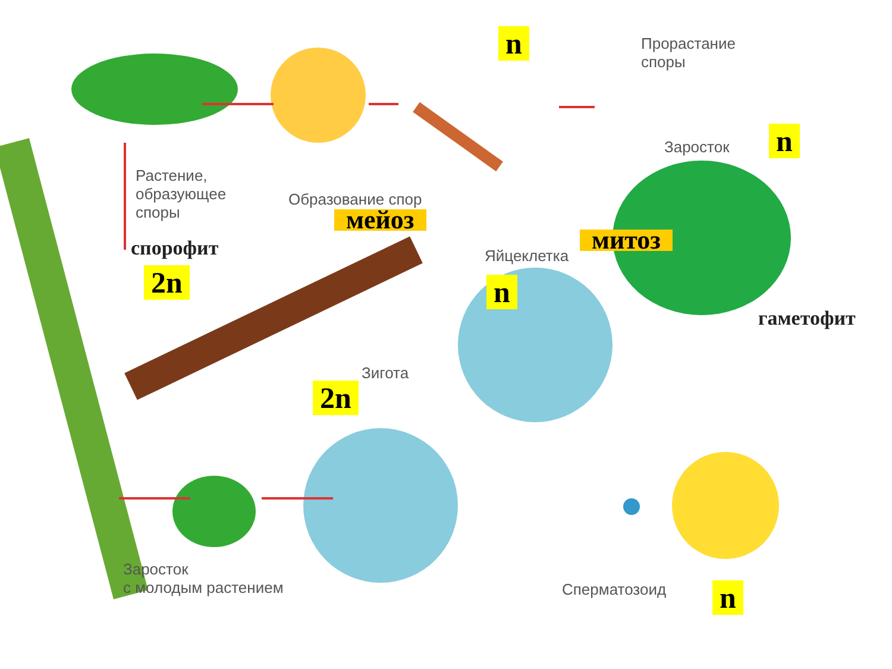n
Прорастание
споры
Заросток n
Растение,
образующее
споры
Образование спор
мейоз
спорофит митоз
Яйцеклетка
2n n
гаметофит
Зигота
2n
Заросток
с молодым растением
Сперматозоид n